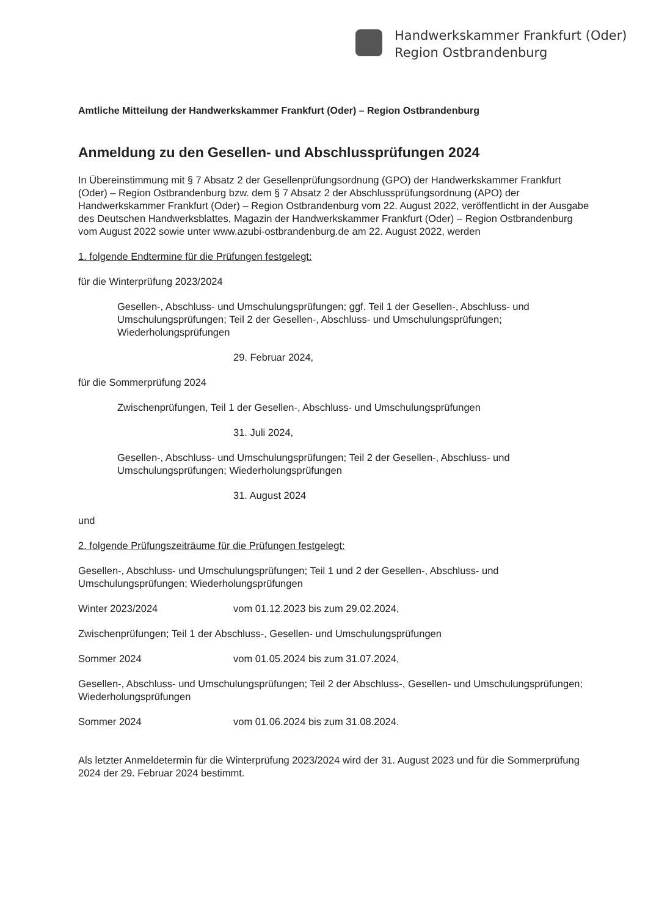Handwerkskammer Frankfurt (Oder)
Region Ostbrandenburg
Amtliche Mitteilung der Handwerkskammer Frankfurt (Oder) – Region Ostbrandenburg
Anmeldung zu den Gesellen- und Abschlussprüfungen 2024
In Übereinstimmung mit § 7 Absatz 2 der Gesellenprüfungsordnung (GPO) der Handwerkskammer Frankfurt (Oder) – Region Ostbrandenburg bzw. dem § 7 Absatz 2 der Abschlussprüfungsordnung (APO) der Handwerkskammer Frankfurt (Oder) – Region Ostbrandenburg vom 22. August 2022, veröffentlicht in der Ausgabe des Deutschen Handwerksblattes, Magazin der Handwerkskammer Frankfurt (Oder) – Region Ostbrandenburg vom August 2022 sowie unter www.azubi-ostbrandenburg.de am 22. August 2022, werden
1. folgende Endtermine für die Prüfungen festgelegt:
für die Winterprüfung 2023/2024
Gesellen-, Abschluss- und Umschulungsprüfungen; ggf. Teil 1 der Gesellen-, Abschluss- und Umschulungsprüfungen; Teil 2 der Gesellen-, Abschluss- und Umschulungsprüfungen; Wiederholungsprüfungen
29. Februar 2024,
für die Sommerprüfung 2024
Zwischenprüfungen, Teil 1 der Gesellen-, Abschluss- und Umschulungsprüfungen
31. Juli 2024,
Gesellen-, Abschluss- und Umschulungsprüfungen; Teil 2 der Gesellen-, Abschluss- und Umschulungsprüfungen; Wiederholungsprüfungen
31. August 2024
und
2. folgende Prüfungszeiträume für die Prüfungen festgelegt:
Gesellen-, Abschluss- und Umschulungsprüfungen; Teil 1 und 2 der Gesellen-, Abschluss- und Umschulungsprüfungen; Wiederholungsprüfungen
Winter 2023/2024 vom 01.12.2023 bis zum 29.02.2024,
Zwischenprüfungen; Teil 1 der Abschluss-, Gesellen- und Umschulungsprüfungen
Sommer 2024 vom 01.05.2024 bis zum 31.07.2024,
Gesellen-, Abschluss- und Umschulungsprüfungen; Teil 2 der Abschluss-, Gesellen- und Umschulungsprüfungen; Wiederholungsprüfungen
Sommer 2024 vom 01.06.2024 bis zum 31.08.2024.
Als letzter Anmeldetermin für die Winterprüfung 2023/2024 wird der 31. August 2023 und für die Sommerprüfung 2024 der 29. Februar 2024 bestimmt.